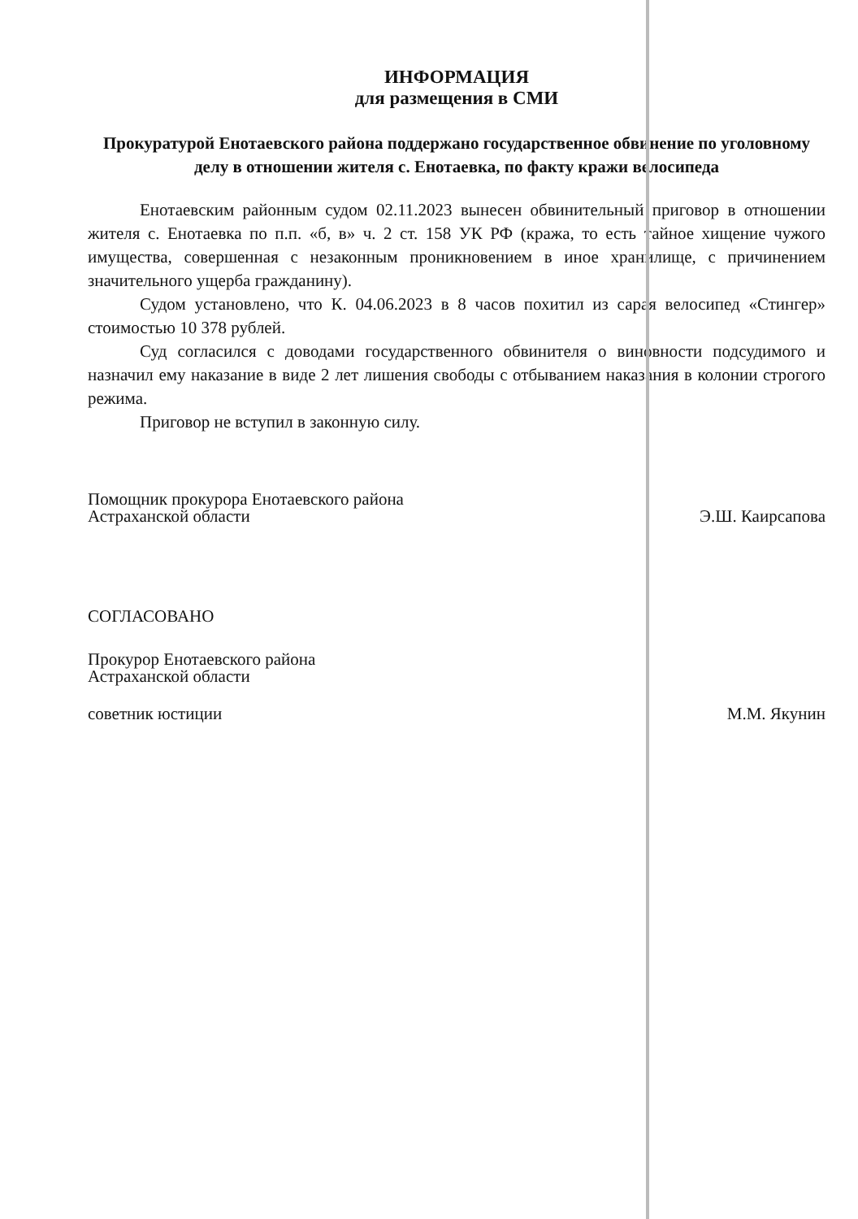ИНФОРМАЦИЯ
для размещения в СМИ
Прокуратурой Енотаевского района поддержано государственное обвинение по уголовному делу в отношении жителя с. Енотаевка, по факту кражи велосипеда
Енотаевским районным судом 02.11.2023 вынесен обвинительный приговор в отношении жителя с. Енотаевка по п.п. «б, в» ч. 2 ст. 158 УК РФ (кража, то есть тайное хищение чужого имущества, совершенная с незаконным проникновением в иное хранилище, с причинением значительного ущерба гражданину).
Судом установлено, что К. 04.06.2023 в 8 часов похитил из сарая велосипед «Стингер» стоимостью 10 378 рублей.
Суд согласился с доводами государственного обвинителя о виновности подсудимого и назначил ему наказание в виде 2 лет лишения свободы с отбыванием наказания в колонии строгого режима.
Приговор не вступил в законную силу.
Помощник прокурора Енотаевского района
Астраханской области
Э.Ш. Каирсапова
СОГЛАСОВАНО
Прокурор Енотаевского района
Астраханской области
советник юстиции М.М. Якунин